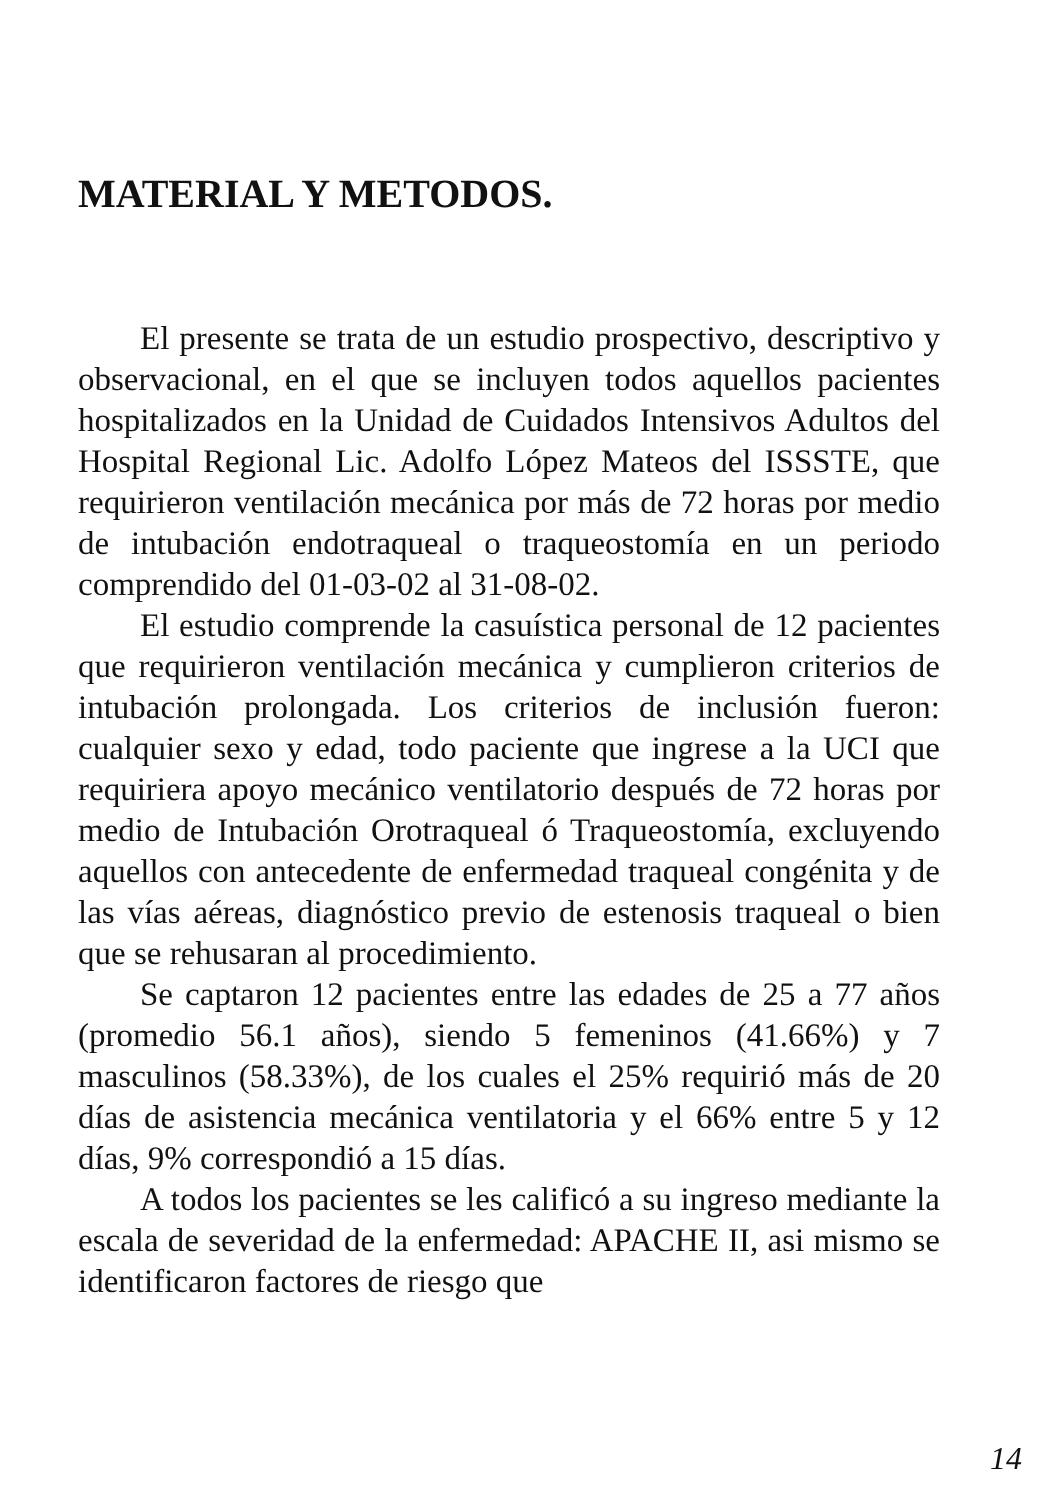MATERIAL Y METODOS.
El presente se trata de un estudio prospectivo, descriptivo y observacional, en el que se incluyen todos aquellos pacientes hospitalizados en la Unidad de Cuidados Intensivos Adultos del Hospital Regional Lic. Adolfo López Mateos del ISSSTE, que requirieron ventilación mecánica por más de 72 horas por medio de intubación endotraqueal o traqueostomía en un periodo comprendido del 01-03-02 al 31-08-02.
El estudio comprende la casuística personal de 12 pacientes que requirieron ventilación mecánica y cumplieron criterios de intubación prolongada. Los criterios de inclusión fueron: cualquier sexo y edad, todo paciente que ingrese a la UCI que requiriera apoyo mecánico ventilatorio después de 72 horas por medio de Intubación Orotraqueal ó Traqueostomía, excluyendo aquellos con antecedente de enfermedad traqueal congénita y de las vías aéreas, diagnóstico previo de estenosis traqueal o bien que se rehusaran al procedimiento.
Se captaron 12 pacientes entre las edades de 25 a 77 años (promedio 56.1 años), siendo 5 femeninos (41.66%) y 7 masculinos (58.33%), de los cuales el 25% requirió más de 20 días de asistencia mecánica ventilatoria y el 66% entre 5 y 12 días, 9% correspondió a 15 días.
A todos los pacientes se les calificó a su ingreso mediante la escala de severidad de la enfermedad: APACHE II, asi mismo se identificaron factores de riesgo que
14